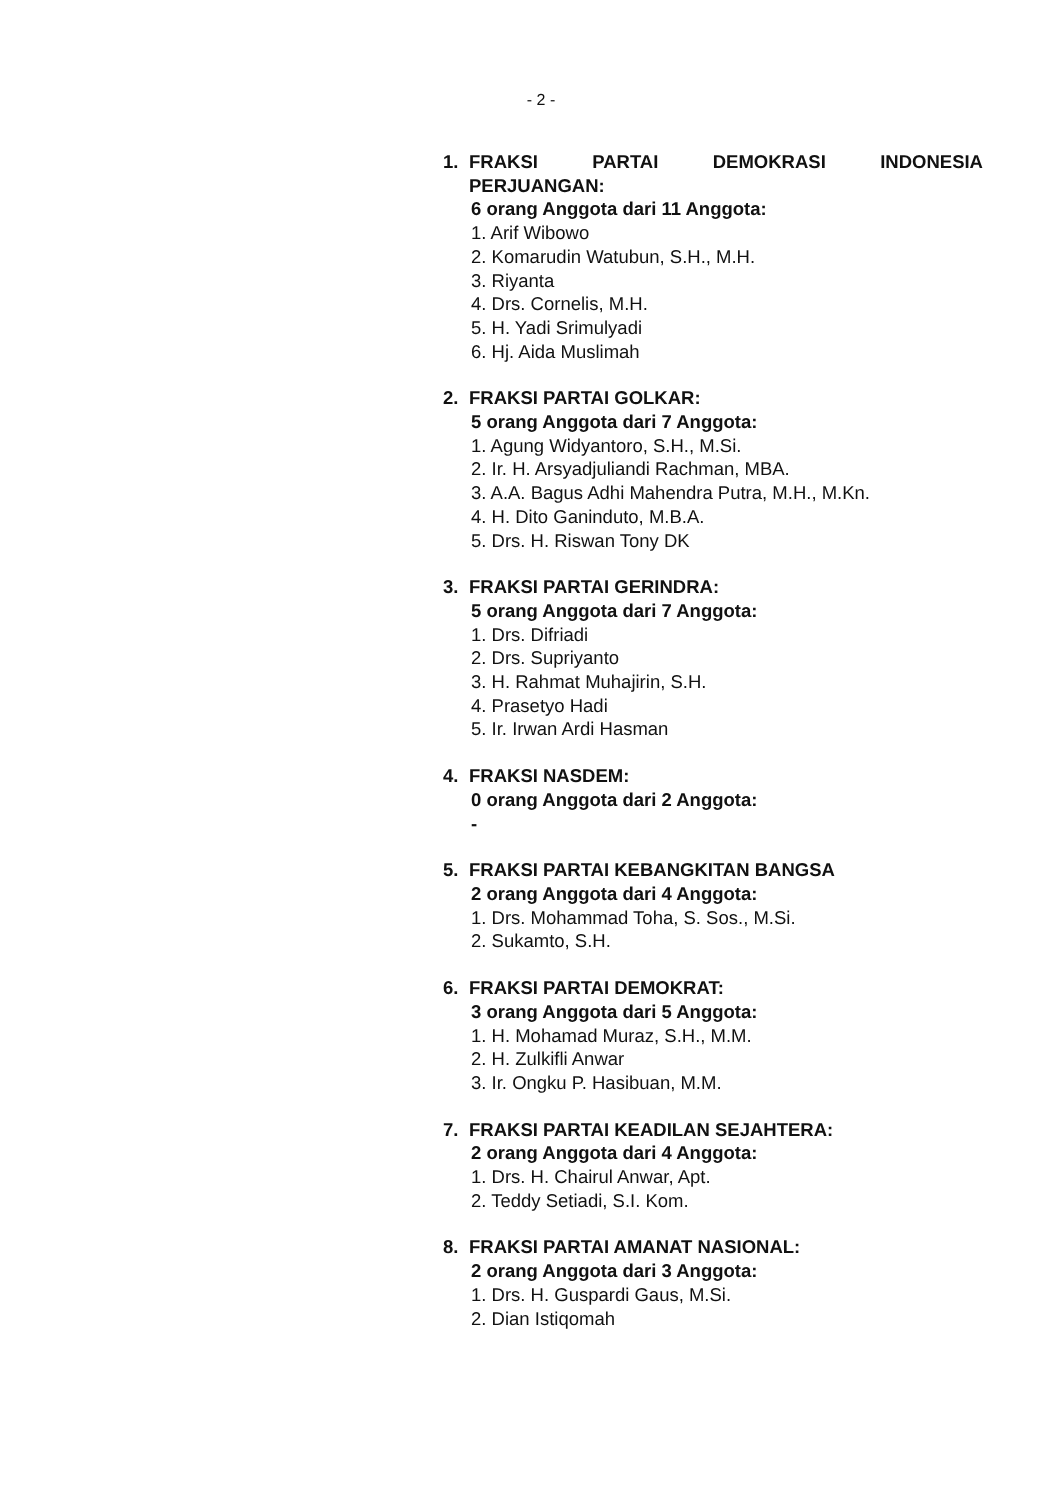- 2 -
1. FRAKSI PARTAI DEMOKRASI INDONESIA
PERJUANGAN:
6 orang Anggota dari 11 Anggota:
1. Arif Wibowo
2. Komarudin Watubun, S.H., M.H.
3. Riyanta
4. Drs. Cornelis, M.H.
5. H. Yadi Srimulyadi
6. Hj. Aida Muslimah
2. FRAKSI PARTAI GOLKAR:
5 orang Anggota dari 7 Anggota:
1. Agung Widyantoro, S.H., M.Si.
2. Ir. H. Arsyadjuliandi Rachman, MBA.
3. A.A. Bagus Adhi Mahendra Putra, M.H., M.Kn.
4. H. Dito Ganinduto, M.B.A.
5. Drs. H. Riswan Tony DK
3. FRAKSI PARTAI GERINDRA:
5 orang Anggota dari 7 Anggota:
1. Drs. Difriadi
2. Drs. Supriyanto
3. H. Rahmat Muhajirin, S.H.
4. Prasetyo Hadi
5. Ir. Irwan Ardi Hasman
4. FRAKSI NASDEM:
0 orang Anggota dari 2 Anggota:
-
5. FRAKSI PARTAI KEBANGKITAN BANGSA
2 orang Anggota dari 4 Anggota:
1. Drs. Mohammad Toha, S. Sos., M.Si.
2. Sukamto, S.H.
6. FRAKSI PARTAI DEMOKRAT:
3 orang Anggota dari 5 Anggota:
1. H. Mohamad Muraz, S.H., M.M.
2. H. Zulkifli Anwar
3. Ir. Ongku P. Hasibuan, M.M.
7. FRAKSI PARTAI KEADILAN SEJAHTERA:
2 orang Anggota dari 4 Anggota:
1. Drs. H. Chairul Anwar, Apt.
2. Teddy Setiadi, S.I. Kom.
8. FRAKSI PARTAI AMANAT NASIONAL:
2 orang Anggota dari 3 Anggota:
1. Drs. H. Guspardi Gaus, M.Si.
2. Dian Istiqomah